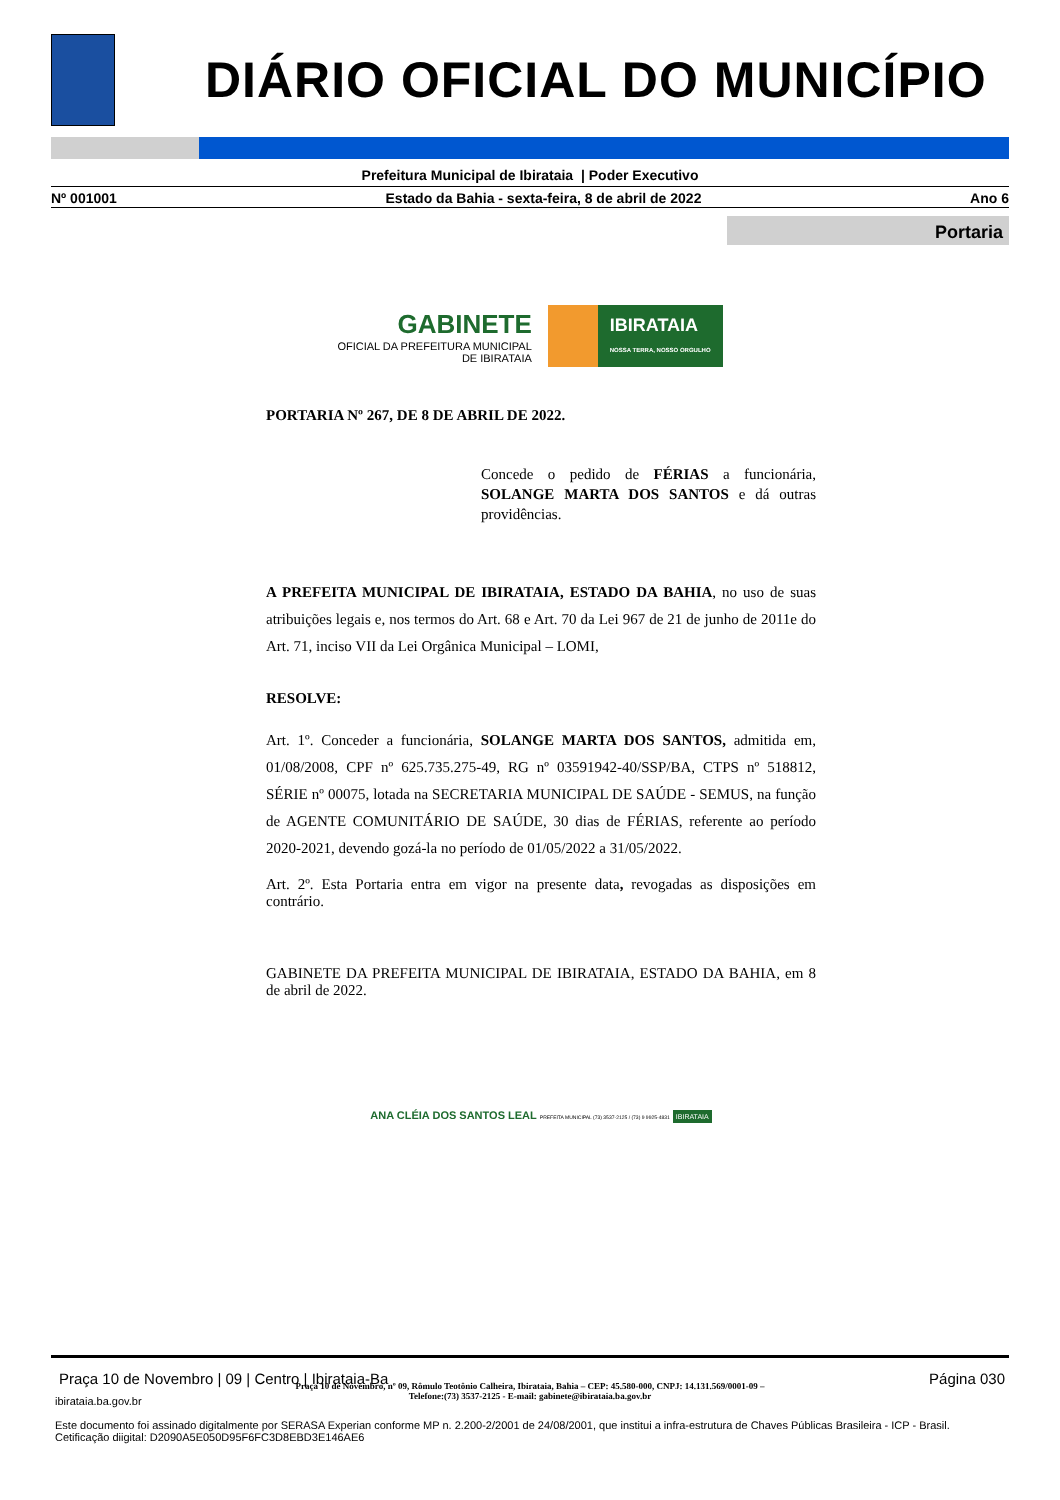DIÁRIO OFICIAL DO MUNICÍPIO
Prefeitura Municipal de Ibirataia | Poder Executivo
Nº 001001 Estado da Bahia - sexta-feira, 8 de abril de 2022 Ano 6
Portaria
GABINETE
OFICIAL DA PREFEITURA MUNICIPAL
DE IBIRATAIA
IBIRATAIA
NOSSA TERRA, NOSSO ORGULHO
PORTARIA Nº 267, DE 8 DE ABRIL DE 2022.
Concede o pedido de FÉRIAS a funcionária, SOLANGE MARTA DOS SANTOS e dá outras providências.
A PREFEITA MUNICIPAL DE IBIRATAIA, ESTADO DA BAHIA, no uso de suas atribuições legais e, nos termos do Art. 68 e Art. 70 da Lei 967 de 21 de junho de 2011e do Art. 71, inciso VII da Lei Orgânica Municipal – LOMI,
RESOLVE:
Art. 1º. Conceder a funcionária, SOLANGE MARTA DOS SANTOS, admitida em, 01/08/2008, CPF nº 625.735.275-49, RG nº 03591942-40/SSP/BA, CTPS nº 518812, SÉRIE nº 00075, lotada na SECRETARIA MUNICIPAL DE SAÚDE - SEMUS, na função de AGENTE COMUNITÁRIO DE SAÚDE, 30 dias de FÉRIAS, referente ao período 2020-2021, devendo gozá-la no período de 01/05/2022 a 31/05/2022.
Art. 2º. Esta Portaria entra em vigor na presente data, revogadas as disposições em contrário.
GABINETE DA PREFEITA MUNICIPAL DE IBIRATAIA, ESTADO DA BAHIA, em 8 de abril de 2022.
ANA CLÉIA DOS SANTOS LEAL PREFEITA MUNICIPAL (73) 3537-2125 / (73) 9 9925-4831 IBIRATAIA
Praça 10 de Novembro, nº 09, Rômulo Teotônio Calheira, Ibirataia, Bahia – CEP: 45.580-000, CNPJ: 14.131.569/0001-09 –
Telefone:(73) 3537-2125 - E-mail: gabinete@ibirataia.ba.gov.br
Praça 10 de Novembro | 09 | Centro | Ibirataia-Ba Página 030
ibirataia.ba.gov.br
Este documento foi assinado digitalmente por SERASA Experian conforme MP n. 2.200-2/2001 de 24/08/2001, que institui a infra-estrutura de Chaves Públicas Brasileira - ICP - Brasil. Cetificação diigital: D2090A5E050D95F6FC3D8EBD3E146AE6